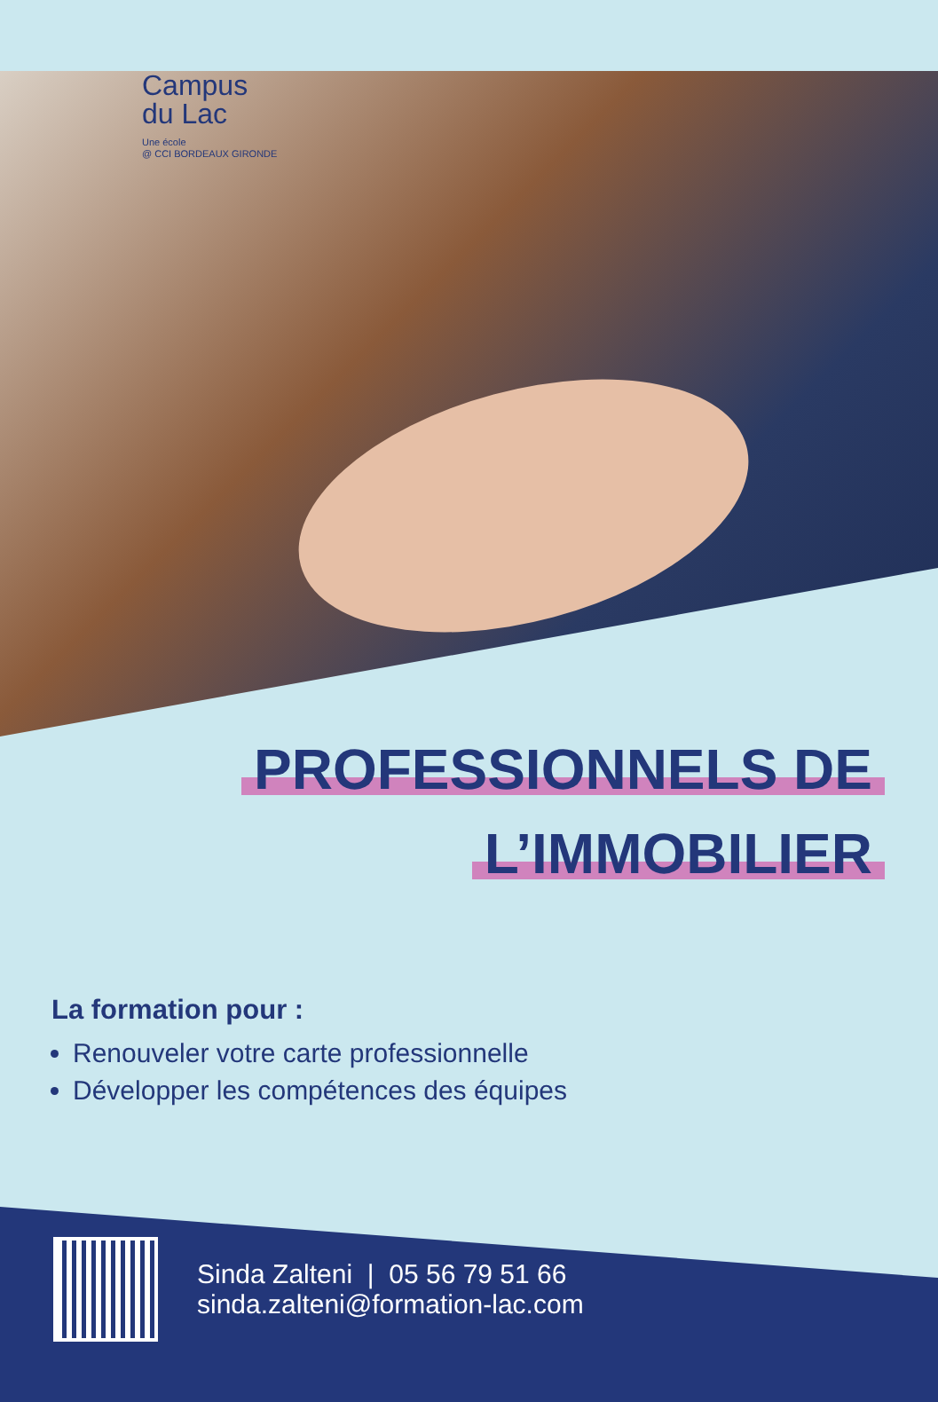Campus
du Lac
Une école
@ CCI BORDEAUX GIRONDE
PROFESSIONNELS DE
L’IMMOBILIER
La formation pour :
Renouveler votre carte professionnelle
Développer les compétences des équipes
Sinda Zalteni | 05 56 79 51 66
sinda.zalteni@formation-lac.com